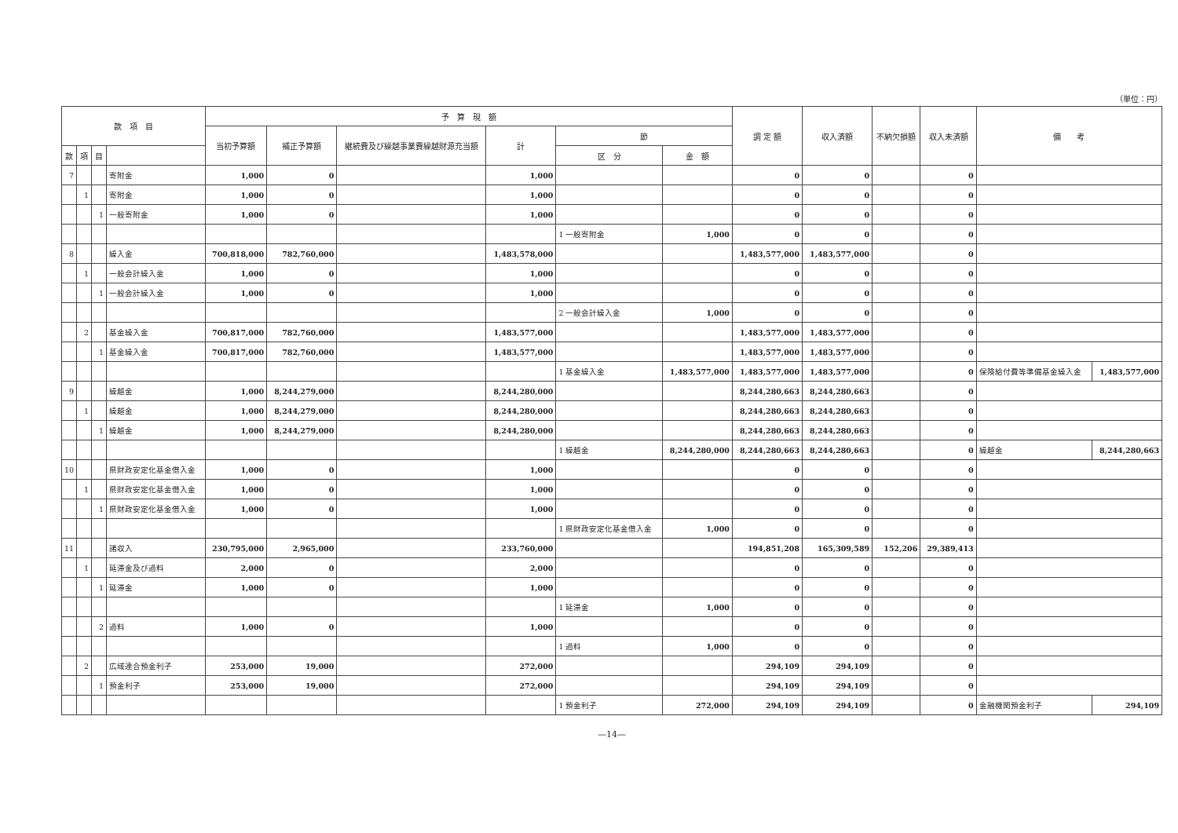（単位：円）
| 款 項 目 | | | | 予 算 現 額 | | | | | | 調 定 額 | 収入済額 | 不納欠損額 | 収入未済額 | 備 考 | |
| --- | --- | --- | --- | --- | --- | --- | --- | --- | --- | --- | --- | --- | --- | --- | --- |
| | | | | 当初予算額 | 補正予算額 | 継続費及び繰越事業費繰越財源充当額 | 計 | 節 | | | | | | | |
| 款 | 項 | 目 | | | | | | 区 分 | 金 額 | | | | | | |
| 7 | | | 寄附金 | 1,000 | 0 | | 1,000 | | | 0 | 0 | | 0 | | |
| | 1 | | 寄附金 | 1,000 | 0 | | 1,000 | | | 0 | 0 | | 0 | | |
| | | 1 | 一般寄附金 | 1,000 | 0 | | 1,000 | | | 0 | 0 | | 0 | | |
| | | | | | | | | 1 一般寄附金 | 1,000 | 0 | 0 | | 0 | | |
| 8 | | | 繰入金 | 700,818,000 | 782,760,000 | | 1,483,578,000 | | | 1,483,577,000 | 1,483,577,000 | | 0 | | |
| | 1 | | 一般会計繰入金 | 1,000 | 0 | | 1,000 | | | 0 | 0 | | 0 | | |
| | | 1 | 一般会計繰入金 | 1,000 | 0 | | 1,000 | | | 0 | 0 | | 0 | | |
| | | | | | | | | 2 一般会計繰入金 | 1,000 | 0 | 0 | | 0 | | |
| | 2 | | 基金繰入金 | 700,817,000 | 782,760,000 | | 1,483,577,000 | | | 1,483,577,000 | 1,483,577,000 | | 0 | | |
| | | 1 | 基金繰入金 | 700,817,000 | 782,760,000 | | 1,483,577,000 | | | 1,483,577,000 | 1,483,577,000 | | 0 | | |
| | | | | | | | | 1 基金繰入金 | 1,483,577,000 | 1,483,577,000 | 1,483,577,000 | | 0 | 保険給付費等準備基金繰入金 | 1,483,577,000 |
| 9 | | | 繰越金 | 1,000 | 8,244,279,000 | | 8,244,280,000 | | | 8,244,280,663 | 8,244,280,663 | | 0 | | |
| | 1 | | 繰越金 | 1,000 | 8,244,279,000 | | 8,244,280,000 | | | 8,244,280,663 | 8,244,280,663 | | 0 | | |
| | | 1 | 繰越金 | 1,000 | 8,244,279,000 | | 8,244,280,000 | | | 8,244,280,663 | 8,244,280,663 | | 0 | | |
| | | | | | | | | 1 繰越金 | 8,244,280,000 | 8,244,280,663 | 8,244,280,663 | | 0 | 繰越金 | 8,244,280,663 |
| 10 | | | 県財政安定化基金借入金 | 1,000 | 0 | | 1,000 | | | 0 | 0 | | 0 | | |
| | 1 | | 県財政安定化基金借入金 | 1,000 | 0 | | 1,000 | | | 0 | 0 | | 0 | | |
| | | 1 | 県財政安定化基金借入金 | 1,000 | 0 | | 1,000 | | | 0 | 0 | | 0 | | |
| | | | | | | | | 1 県財政安定化基金借入金 | 1,000 | 0 | 0 | | 0 | | |
| 11 | | | 諸収入 | 230,795,000 | 2,965,000 | | 233,760,000 | | | 194,851,208 | 165,309,589 | 152,206 | 29,389,413 | | |
| | 1 | | 延滞金及び過料 | 2,000 | 0 | | 2,000 | | | 0 | 0 | | 0 | | |
| | | 1 | 延滞金 | 1,000 | 0 | | 1,000 | | | 0 | 0 | | 0 | | |
| | | | | | | | | 1 延滞金 | 1,000 | 0 | 0 | | 0 | | |
| | | 2 | 過料 | 1,000 | 0 | | 1,000 | | | 0 | 0 | | 0 | | |
| | | | | | | | | 1 過料 | 1,000 | 0 | 0 | | 0 | | |
| | 2 | | 広域連合預金利子 | 253,000 | 19,000 | | 272,000 | | | 294,109 | 294,109 | | 0 | | |
| | | 1 | 預金利子 | 253,000 | 19,000 | | 272,000 | | | 294,109 | 294,109 | | 0 | | |
| | | | | | | | | 1 預金利子 | 272,000 | 294,109 | 294,109 | | 0 | 金融機関預金利子 | 294,109 |
—14—